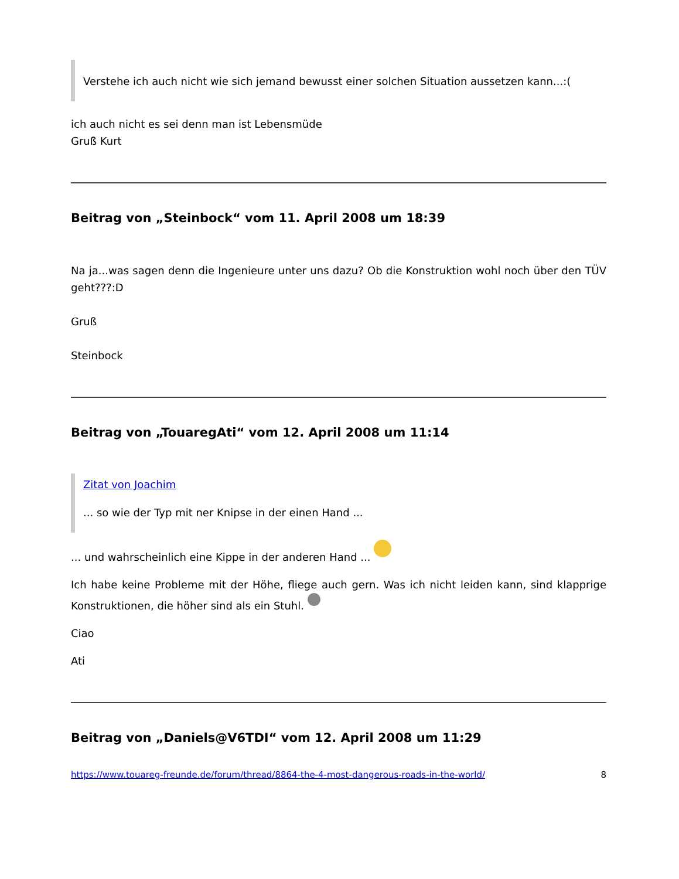Verstehe ich auch nicht wie sich jemand bewusst einer solchen Situation aussetzen kann...:(
ich auch nicht es sei denn man ist Lebensmüde
Gruß Kurt
Beitrag von „Steinbock“ vom 11. April 2008 um 18:39
Na ja...was sagen denn die Ingenieure unter uns dazu? Ob die Konstruktion wohl noch über den TÜV geht???:D
Gruß
Steinbock
Beitrag von „TouaregAti“ vom 12. April 2008 um 11:14
Zitat von Joachim
... so wie der Typ mit ner Knipse in der einen Hand ...
... und wahrscheinlich eine Kippe in der anderen Hand ...
Ich habe keine Probleme mit der Höhe, fliege auch gern. Was ich nicht leiden kann, sind klapprige Konstruktionen, die höher sind als ein Stuhl.
Ciao
Ati
Beitrag von „Daniels@V6TDI“ vom 12. April 2008 um 11:29
https://www.touareg-freunde.de/forum/thread/8864-the-4-most-dangerous-roads-in-the-world/ 8